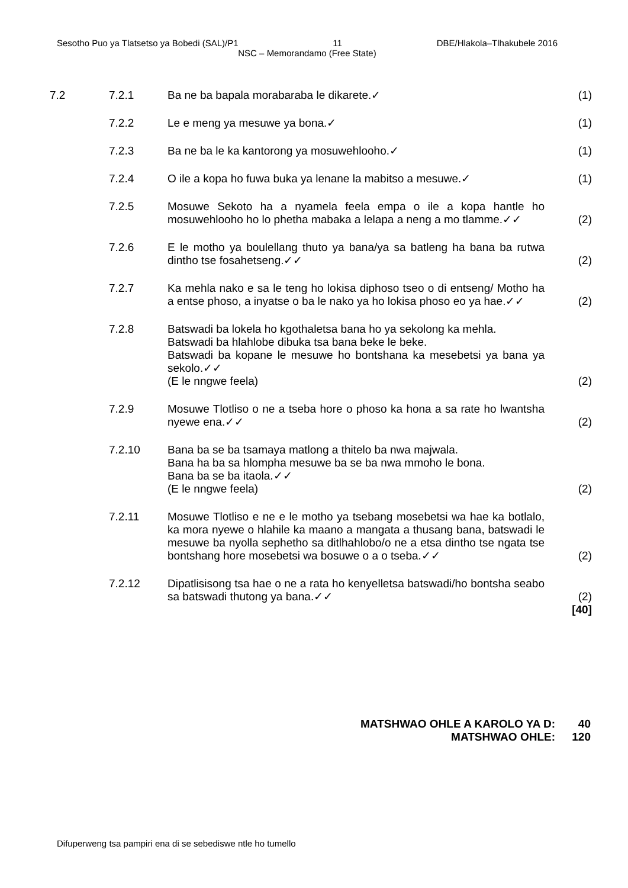Sesotho Puo ya Tlatsetso ya Bobedi (SAL)/P1 11 DBE/Hlakola–Tlhakubele 2016
NSC – Memorandamo (Free State)
| 7.2 | 7.2.1 | Ba ne ba bapala morabaraba le dikarete.✓ | (1) |
| | 7.2.2 | Le e meng ya mesuwe ya bona.✓ | (1) |
| | 7.2.3 | Ba ne ba le ka kantorong ya mosuwehlooho.✓ | (1) |
| | 7.2.4 | O ile a kopa ho fuwa buka ya lenane la mabitso a mesuwe.✓ | (1) |
| | 7.2.5 | Mosuwe Sekoto ha a nyamela feela empa o ile a kopa hantle ho mosuwehlooho ho lo phetha mabaka a lelapa a neng a mo tlamme.✓✓ | (2) |
| | 7.2.6 | E le motho ya boulellang thuto ya bana/ya sa batleng ha bana ba rutwa dintho tse fosahetseng.✓✓ | (2) |
| | 7.2.7 | Ka mehla nako e sa le teng ho lokisa diphoso tseo o di entseng/ Motho ha a entse phoso, a inyatse o ba le nako ya ho lokisa phoso eo ya hae.✓✓ | (2) |
| | 7.2.8 | Batswadi ba lokela ho kgothaletsa bana ho ya sekolong ka mehla. Batswadi ba hlahlobe dibuka tsa bana beke le beke. Batswadi ba kopane le mesuwe ho bontshana ka mesebetsi ya bana ya sekolo.✓✓ (E le nngwe feela) | (2) |
| | 7.2.9 | Mosuwe Tlotliso o ne a tseba hore o phoso ka hona a sa rate ho lwantsha nyewe ena.✓✓ | (2) |
| | 7.2.10 | Bana ba se ba tsamaya matlong a thitelo ba nwa majwala. Bana ha ba sa hlompha mesuwe ba se ba nwa mmoho le bona. Bana ba se ba itaola.✓✓ (E le nngwe feela) | (2) |
| | 7.2.11 | Mosuwe Tlotliso e ne e le motho ya tsebang mosebetsi wa hae ka botlalo, ka mora nyewe o hlahile ka maano a mangata a thusang bana, batswadi le mesuwe ba nyolla sephetho sa ditlhahlobo/o ne a etsa dintho tse ngata tse bontshang hore mosebetsi wa bosuwe o a o tseba.✓✓ | (2) |
| | 7.2.12 | Dipatlisisong tsa hae o ne a rata ho kenyelletsa batswadi/ho bontsha seabo sa batswadi thutong ya bana.✓✓ | (2) [40] |
MATSHWAO OHLE A KAROLO YA D: 40
MATSHWAO OHLE: 120
Difuperweng tsa pampiri ena di se sebediswe ntle ho tumello